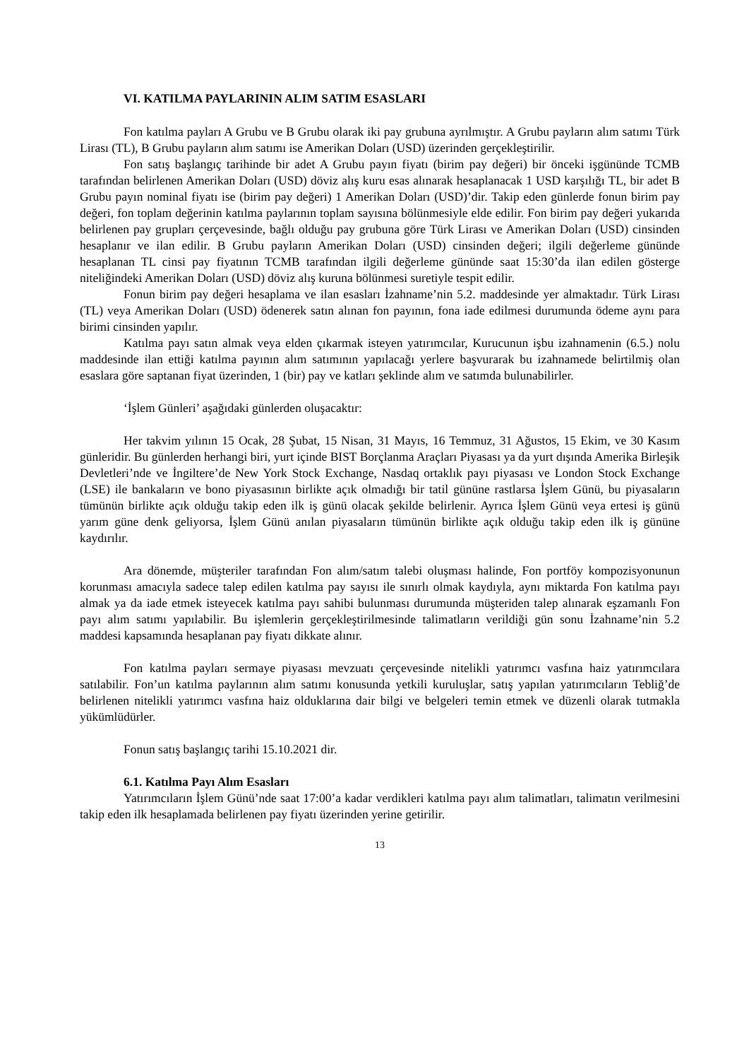VI. KATILMA PAYLARININ ALIM SATIM ESASLARI
Fon katılma payları A Grubu ve B Grubu olarak iki pay grubuna ayrılmıştır. A Grubu payların alım satımı Türk Lirası (TL), B Grubu payların alım satımı ise Amerikan Doları (USD) üzerinden gerçekleştirilir.
Fon satış başlangıç tarihinde bir adet A Grubu payın fiyatı (birim pay değeri) bir önceki işgününde TCMB tarafından belirlenen Amerikan Doları (USD) döviz alış kuru esas alınarak hesaplanacak 1 USD karşılığı TL, bir adet B Grubu payın nominal fiyatı ise (birim pay değeri) 1 Amerikan Doları (USD)’dir. Takip eden günlerde fonun birim pay değeri, fon toplam değerinin katılma paylarının toplam sayısına bölünmesiyle elde edilir. Fon birim pay değeri yukarıda belirlenen pay grupları çerçevesinde, bağlı olduğu pay grubuna göre Türk Lirası ve Amerikan Doları (USD) cinsinden hesaplanır ve ilan edilir. B Grubu payların Amerikan Doları (USD) cinsinden değeri; ilgili değerleme gününde hesaplanan TL cinsi pay fiyatının TCMB tarafından ilgili değerleme gününde saat 15:30’da ilan edilen gösterge niteliğindeki Amerikan Doları (USD) döviz alış kuruna bölünmesi suretiyle tespit edilir.
Fonun birim pay değeri hesaplama ve ilan esasları İzahname’nin 5.2. maddesinde yer almaktadır. Türk Lirası (TL) veya Amerikan Doları (USD) ödenerek satın alınan fon payının, fona iade edilmesi durumunda ödeme aynı para birimi cinsinden yapılır.
Katılma payı satın almak veya elden çıkarmak isteyen yatırımcılar, Kurucunun işbu izahnamenin (6.5.) nolu maddesinde ilan ettiği katılma payının alım satımının yapılacağı yerlere başvurarak bu izahnamede belirtilmiş olan esaslara göre saptanan fiyat üzerinden, 1 (bir) pay ve katları şeklinde alım ve satımda bulunabilirler.
‘İşlem Günleri’ aşağıdaki günlerden oluşacaktır:
Her takvim yılının 15 Ocak, 28 Şubat, 15 Nisan, 31 Mayıs, 16 Temmuz, 31 Ağustos, 15 Ekim, ve 30 Kasım günleridir. Bu günlerden herhangi biri, yurt içinde BIST Borçlanma Araçları Piyasası ya da yurt dışında Amerika Birleşik Devletleri’nde ve İngiltere’de New York Stock Exchange, Nasdaq ortaklık payı piyasası ve London Stock Exchange (LSE) ile bankaların ve bono piyasasının birlikte açık olmadığı bir tatil gününe rastlarsa İşlem Günü, bu piyasaların tümünün birlikte açık olduğu takip eden ilk iş günü olacak şekilde belirlenir. Ayrıca İşlem Günü veya ertesi iş günü yarım güne denk geliyorsa, İşlem Günü anılan piyasaların tümünün birlikte açık olduğu takip eden ilk iş gününe kaydırılır.
Ara dönemde, müşteriler tarafından Fon alım/satım talebi oluşması halinde, Fon portföy kompozisyonunun korunması amacıyla sadece talep edilen katılma pay sayısı ile sınırlı olmak kaydıyla, aynı miktarda Fon katılma payı almak ya da iade etmek isteyecek katılma payı sahibi bulunması durumunda müşteriden talep alınarak eşzamanlı Fon payı alım satımı yapılabilir. Bu işlemlerin gerçekleştirilmesinde talimatların verildiği gün sonu İzahname’nin 5.2 maddesi kapsamında hesaplanan pay fiyatı dikkate alınır.
Fon katılma payları sermaye piyasası mevzuatı çerçevesinde nitelikli yatırımcı vasfına haiz yatırımcılara satılabilir. Fon’un katılma paylarının alım satımı konusunda yetkili kuruluşlar, satış yapılan yatırımcıların Tebliğ’de belirlenen nitelikli yatırımcı vasfına haiz olduklarına dair bilgi ve belgeleri temin etmek ve düzenli olarak tutmakla yükümlüdürler.
Fonun satış başlangıç tarihi 15.10.2021 dir.
6.1. Katılma Payı Alım Esasları
Yatırımcıların İşlem Günü’nde saat 17:00’a kadar verdikleri katılma payı alım talimatları, talimatın verilmesini takip eden ilk hesaplamada belirlenen pay fiyatı üzerinden yerine getirilir.
13